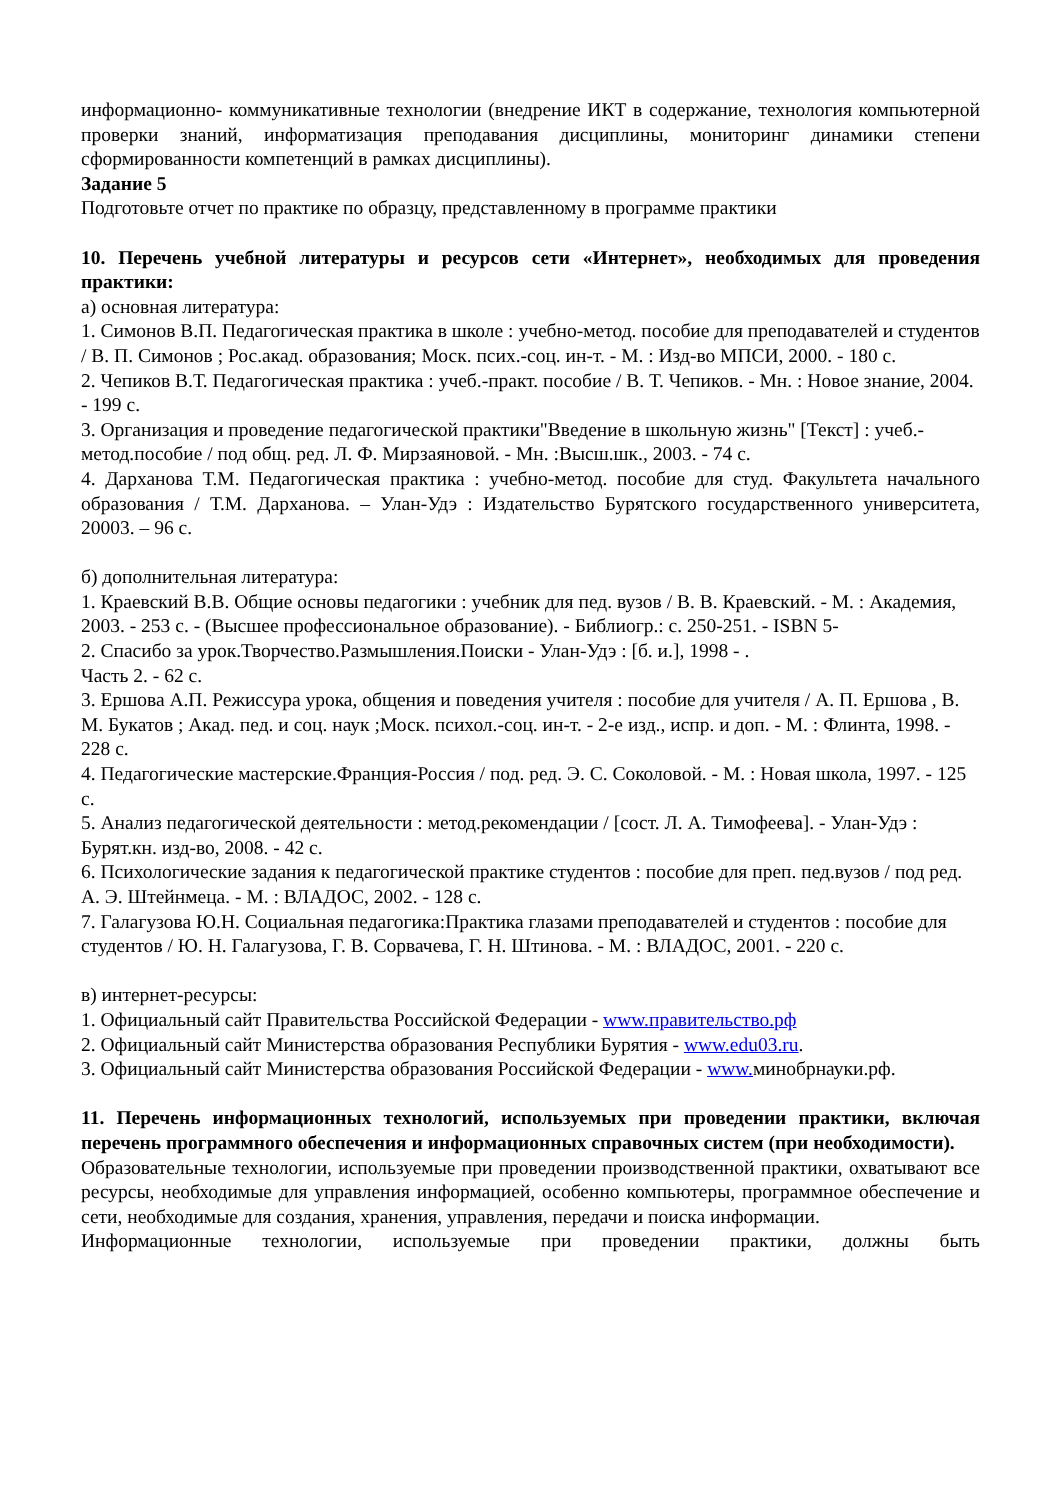информационно- коммуникативные технологии (внедрение ИКТ в содержание, технология компьютерной проверки знаний, информатизация преподавания дисциплины, мониторинг динамики степени сформированности компетенций в рамках дисциплины).
Задание 5
Подготовьте отчет по практике по образцу, представленному в программе практики
10. Перечень учебной литературы и ресурсов сети «Интернет», необходимых для проведения практики:
а) основная литература:
1. Симонов В.П. Педагогическая практика в школе : учебно-метод. пособие для преподавателей и студентов / В. П. Симонов ; Рос.акад. образования; Моск. псих.-соц. ин-т. - М. : Изд-во МПСИ, 2000. - 180 с.
2. Чепиков В.Т. Педагогическая практика : учеб.-практ. пособие / В. Т. Чепиков. - Мн. : Новое знание, 2004. - 199 с.
3. Организация и проведение педагогической практики"Введение в школьную жизнь" [Текст] : учеб.-метод.пособие / под общ. ред. Л. Ф. Мирзаяновой. - Мн. :Высш.шк., 2003. - 74 с.
4. Дарханова Т.М. Педагогическая практика : учебно-метод. пособие для студ. Факультета начального образования / Т.М. Дарханова. – Улан-Удэ : Издательство Бурятского государственного университета, 20003. – 96 с.
б) дополнительная литература:
1. Краевский В.В. Общие основы педагогики : учебник для пед. вузов / В. В. Краевский. - М. : Академия, 2003. - 253 с. - (Высшее профессиональное образование). - Библиогр.: с. 250-251. - ISBN 5-
2. Спасибо за урок.Творчество.Размышления.Поиски - Улан-Удэ : [б. и.], 1998 - .
Часть 2. - 62 с.
3. Ершова А.П. Режиссура урока, общения и поведения учителя : пособие для учителя / А. П. Ершова , В. М. Букатов ; Акад. пед. и соц. наук ;Моск. психол.-соц. ин-т. - 2-е изд., испр. и доп. - М. : Флинта, 1998. - 228 с.
4. Педагогические мастерские.Франция-Россия / под. ред. Э. С. Соколовой. - М. : Новая школа, 1997. - 125 с.
5. Анализ педагогической деятельности : метод.рекомендации / [сост. Л. А. Тимофеева]. - Улан-Удэ : Бурят.кн. изд-во, 2008. - 42 с.
6. Психологические задания к педагогической практике студентов : пособие для преп. пед.вузов / под ред. А. Э. Штейнмеца. - М. : ВЛАДОС, 2002. - 128 с.
7. Галагузова Ю.Н. Социальная педагогика:Практика глазами преподавателей и студентов : пособие для студентов / Ю. Н. Галагузова, Г. В. Сорвачева, Г. Н. Штинова. - М. : ВЛАДОС, 2001. - 220 с.
в) интернет-ресурсы:
1. Официальный сайт Правительства Российской Федерации - www.правительство.рф
2. Официальный сайт Министерства образования Республики Бурятия - www.edu03.ru.
3. Официальный сайт Министерства образования Российской Федерации - www. минобрнауки.рф.
11. Перечень информационных технологий, используемых при проведении практики, включая перечень программного обеспечения и информационных справочных систем (при необходимости).
Образовательные технологии, используемые при проведении производственной практики, охватывают все ресурсы, необходимые для управления информацией, особенно компьютеры, программное обеспечение и сети, необходимые для создания, хранения, управления, передачи и поиска информации.
Информационные технологии, используемые при проведении практики, должны быть